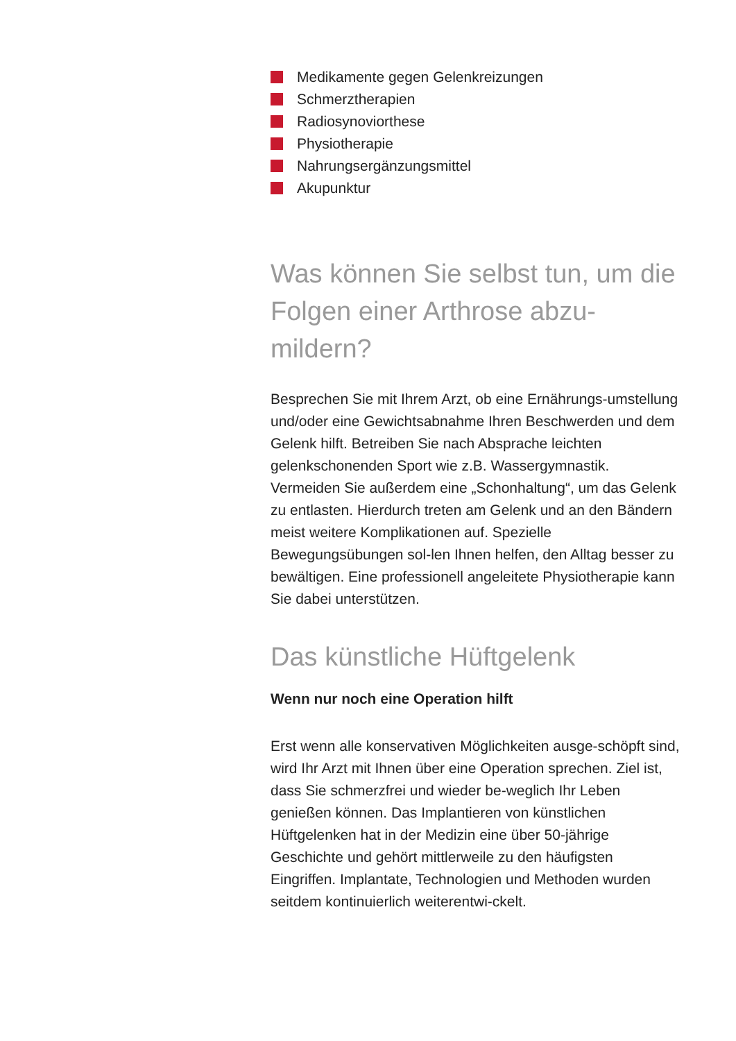Medikamente gegen Gelenkreizungen
Schmerztherapien
Radiosynoviorthese
Physiotherapie
Nahrungsergänzungsmittel
Akupunktur
Was können Sie selbst tun, um die Folgen einer Arthrose abzu-mildern?
Besprechen Sie mit Ihrem Arzt, ob eine Ernährungs-umstellung und/oder eine Gewichtsabnahme Ihren Beschwerden und dem Gelenk hilft. Betreiben Sie nach Absprache leichten gelenkschonenden Sport wie z.B. Wassergymnastik. Vermeiden Sie außerdem eine „Schonhaltung“, um das Gelenk zu entlasten. Hierdurch treten am Gelenk und an den Bändern meist weitere Komplikationen auf. Spezielle Bewegungsübungen sol-len Ihnen helfen, den Alltag besser zu bewältigen. Eine professionell angeleitete Physiotherapie kann Sie dabei unterstützen.
Das künstliche Hüftgelenk
Wenn nur noch eine Operation hilft
Erst wenn alle konservativen Möglichkeiten ausge-schöpft sind, wird Ihr Arzt mit Ihnen über eine Operation sprechen. Ziel ist, dass Sie schmerzfrei und wieder be-weglich Ihr Leben genießen können. Das Implantieren von künstlichen Hüftgelenken hat in der Medizin eine über 50-jährige Geschichte und gehört mittlerweile zu den häufigsten Eingriffen. Implantate, Technologien und Methoden wurden seitdem kontinuierlich weiterentwi-ckelt.